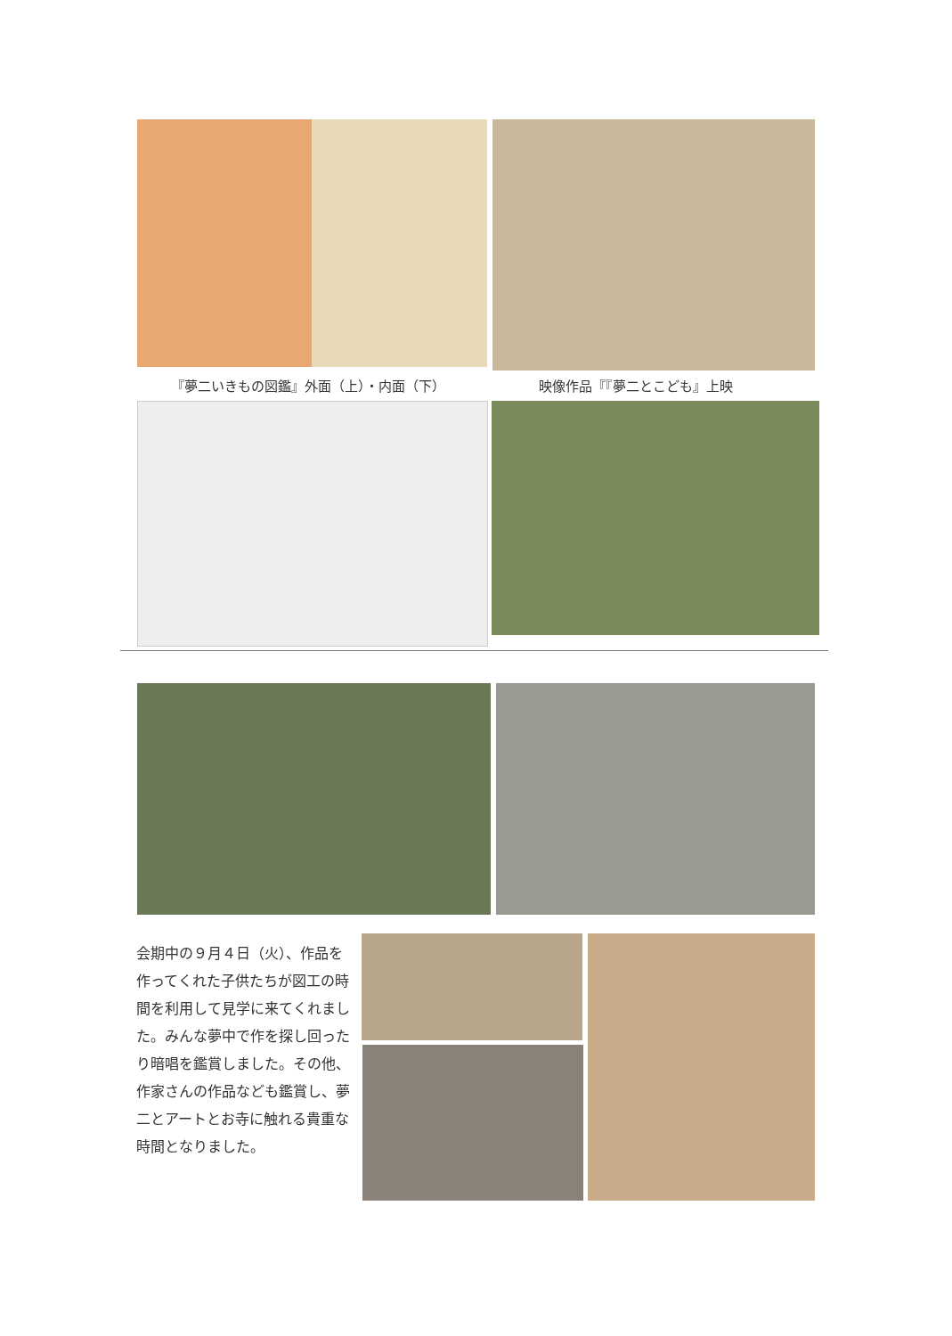『夢二いきもの図鑑』外面（上）・内面（下）
映像作品『『夢二とこども』上映
会期中の９月４日（火）、作品を作ってくれた子供たちが図工の時間を利用して見学に来てくれました。みんな夢中で作を探し回ったり暗唱を鑑賞しました。その他、作家さんの作品なども鑑賞し、夢二とアートとお寺に触れる貴重な時間となりました。